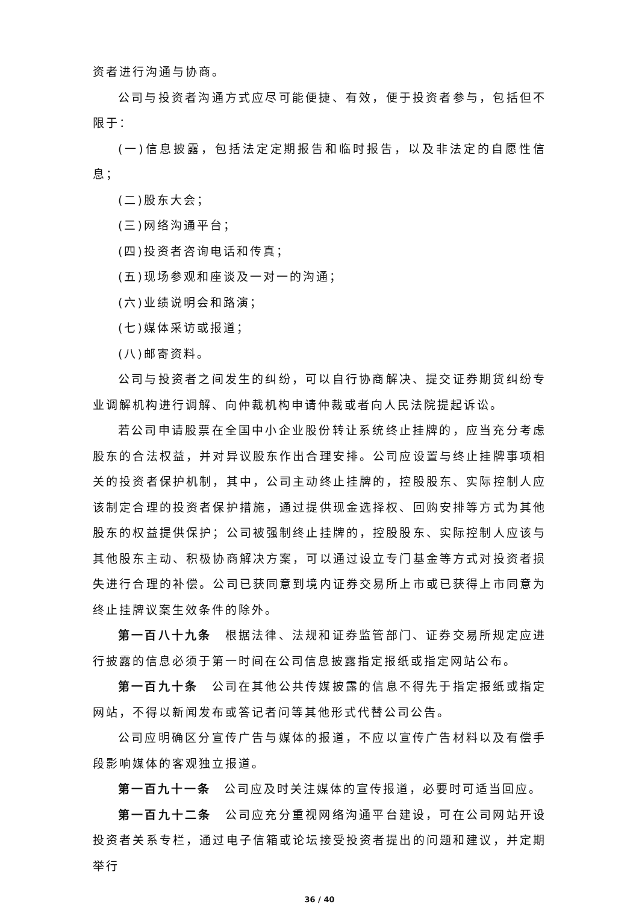资者进行沟通与协商。
公司与投资者沟通方式应尽可能便捷、有效，便于投资者参与，包括但不限于：
(一)信息披露，包括法定定期报告和临时报告，以及非法定的自愿性信息；
(二)股东大会；
(三)网络沟通平台；
(四)投资者咨询电话和传真；
(五)现场参观和座谈及一对一的沟通；
(六)业绩说明会和路演；
(七)媒体采访或报道；
(八)邮寄资料。
公司与投资者之间发生的纠纷，可以自行协商解决、提交证券期货纠纷专业调解机构进行调解、向仲裁机构申请仲裁或者向人民法院提起诉讼。
若公司申请股票在全国中小企业股份转让系统终止挂牌的，应当充分考虑股东的合法权益，并对异议股东作出合理安排。公司应设置与终止挂牌事项相关的投资者保护机制，其中，公司主动终止挂牌的，控股股东、实际控制人应该制定合理的投资者保护措施，通过提供现金选择权、回购安排等方式为其他股东的权益提供保护；公司被强制终止挂牌的，控股股东、实际控制人应该与其他股东主动、积极协商解决方案，可以通过设立专门基金等方式对投资者损失进行合理的补偿。公司已获同意到境内证券交易所上市或已获得上市同意为终止挂牌议案生效条件的除外。
第一百八十九条　根据法律、法规和证券监管部门、证券交易所规定应进行披露的信息必须于第一时间在公司信息披露指定报纸或指定网站公布。
第一百九十条　公司在其他公共传媒披露的信息不得先于指定报纸或指定网站，不得以新闻发布或答记者问等其他形式代替公司公告。
公司应明确区分宣传广告与媒体的报道，不应以宣传广告材料以及有偿手段影响媒体的客观独立报道。
第一百九十一条　公司应及时关注媒体的宣传报道，必要时可适当回应。
第一百九十二条　公司应充分重视网络沟通平台建设，可在公司网站开设投资者关系专栏，通过电子信箱或论坛接受投资者提出的问题和建议，并定期举行
36 / 40